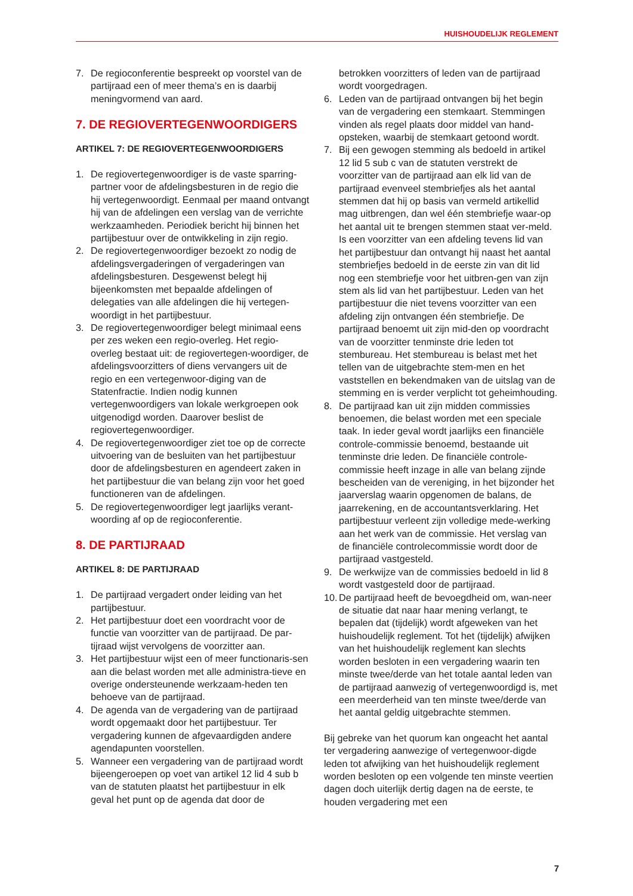HUISHOUDELIJK REGLEMENT
7. De regioconferentie bespreekt op voorstel van de partijraad een of meer thema’s en is daarbij meningvormend van aard.
7. DE REGIOVERTEGENWOORDIGERS
ARTIKEL 7: DE REGIOVERTEGENWOORDIGERS
1. De regiovertegenwoordiger is de vaste sparring-partner voor de afdelingsbesturen in de regio die hij vertegenwoordigt. Eenmaal per maand ontvangt hij van de afdelingen een verslag van de verrichte werkzaamheden. Periodiek bericht hij binnen het partijbestuur over de ontwikkeling in zijn regio.
2. De regiovertegenwoordiger bezoekt zo nodig de afdelingsvergaderingen of vergaderingen van afdelingsbesturen. Desgewenst belegt hij bijeenkomsten met bepaalde afdelingen of delegaties van alle afdelingen die hij vertegen-woordigt in het partijbestuur.
3. De regiovertegenwoordiger belegt minimaal eens per zes weken een regio-overleg. Het regio-overleg bestaat uit: de regiovertegen-woordiger, de afdelingsvoorzitters of diens vervangers uit de regio en een vertegenwoor-diging van de Statenfractie. Indien nodig kunnen vertegenwoordigers van lokale werkgroepen ook uitgenodigd worden. Daarover beslist de regiovertegenwoordiger.
4. De regiovertegenwoordiger ziet toe op de correcte uitvoering van de besluiten van het partijbestuur door de afdelingsbesturen en agendeert zaken in het partijbestuur die van belang zijn voor het goed functioneren van de afdelingen.
5. De regiovertegenwoordiger legt jaarlijks verant-woording af op de regioconferentie.
8. DE PARTIJRAAD
ARTIKEL 8: DE PARTIJRAAD
1. De partijraad vergadert onder leiding van het partijbestuur.
2. Het partijbestuur doet een voordracht voor de functie van voorzitter van de partijraad. De par-tijraad wijst vervolgens de voorzitter aan.
3. Het partijbestuur wijst een of meer functionaris-sen aan die belast worden met alle administra-tieve en overige ondersteunende werkzaam-heden ten behoeve van de partijraad.
4. De agenda van de vergadering van de partijraad wordt opgemaakt door het partijbestuur. Ter vergadering kunnen de afgevaardigden andere agendapunten voorstellen.
5. Wanneer een vergadering van de partijraad wordt bijeengeroepen op voet van artikel 12 lid 4 sub b van de statuten plaatst het partijbestuur in elk geval het punt op de agenda dat door de
betrokken voorzitters of leden van de partijraad wordt voorgedragen.
6. Leden van de partijraad ontvangen bij het begin van de vergadering een stemkaart. Stemmingen vinden als regel plaats door middel van hand-opsteken, waarbij de stemkaart getoond wordt.
7. Bij een gewogen stemming als bedoeld in artikel 12 lid 5 sub c van de statuten verstrekt de voorzitter van de partijraad aan elk lid van de partijraad evenveel stembriefjes als het aantal stemmen dat hij op basis van vermeld artikellid mag uitbrengen, dan wel één stembriefje waar-op het aantal uit te brengen stemmen staat ver-meld. Is een voorzitter van een afdeling tevens lid van het partijbestuur dan ontvangt hij naast het aantal stembriefjes bedoeld in de eerste zin van dit lid nog een stembriefje voor het uitbren-gen van zijn stem als lid van het partijbestuur. Leden van het partijbestuur die niet tevens voorzitter van een afdeling zijn ontvangen één stembriefje. De partijraad benoemt uit zijn mid-den op voordracht van de voorzitter tenminste drie leden tot stembureau. Het stembureau is belast met het tellen van de uitgebrachte stem-men en het vaststellen en bekendmaken van de uitslag van de stemming en is verder verplicht tot geheimhouding.
8. De partijraad kan uit zijn midden commissies benoemen, die belast worden met een speciale taak. In ieder geval wordt jaarlijks een financiële controle-commissie benoemd, bestaande uit tenminste drie leden. De financiële controle-commissie heeft inzage in alle van belang zijnde bescheiden van de vereniging, in het bijzonder het jaarverslag waarin opgenomen de balans, de jaarrekening, en de accountantsverklaring. Het partijbestuur verleent zijn volledige mede-werking aan het werk van de commissie. Het verslag van de financiële controlecommissie wordt door de partijraad vastgesteld.
9. De werkwijze van de commissies bedoeld in lid 8 wordt vastgesteld door de partijraad.
10. De partijraad heeft de bevoegdheid om, wan-neer de situatie dat naar haar mening verlangt, te bepalen dat (tijdelijk) wordt afgeweken van het huishoudelijk reglement. Tot het (tijdelijk) afwijken van het huishoudelijk reglement kan slechts worden besloten in een vergadering waarin ten minste twee/derde van het totale aantal leden van de partijraad aanwezig of vertegenwoordigd is, met een meerderheid van ten minste twee/derde van het aantal geldig uitgebrachte stemmen.
Bij gebreke van het quorum kan ongeacht het aantal ter vergadering aanwezige of vertegenwoor-digde leden tot afwijking van het huishoudelijk reglement worden besloten op een volgende ten minste veertien dagen doch uiterlijk dertig dagen na de eerste, te houden vergadering met een
7